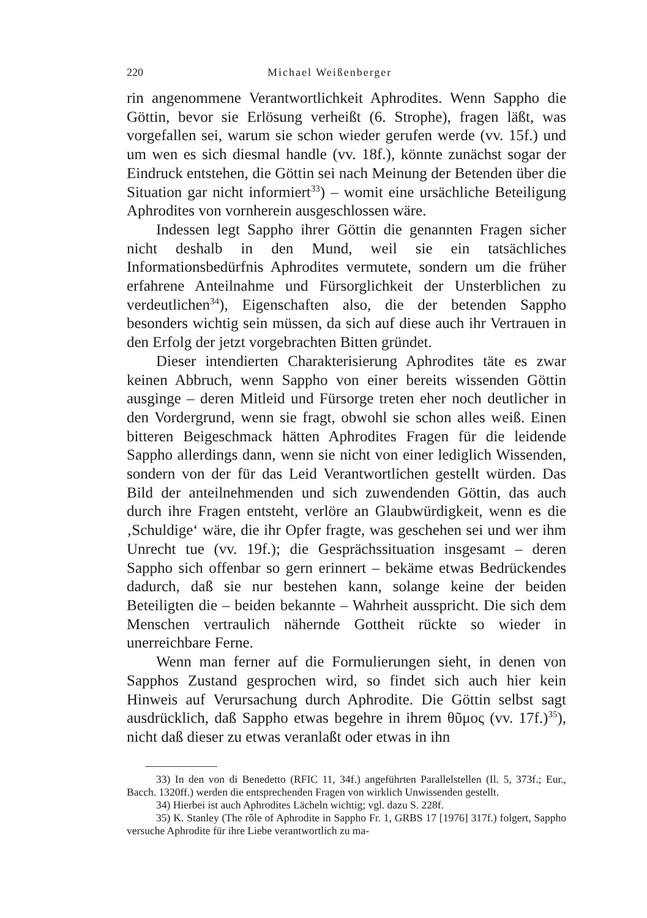220 Michael Weißenberger
rin angenommene Verantwortlichkeit Aphrodites. Wenn Sappho die Göttin, bevor sie Erlösung verheißt (6. Strophe), fragen läßt, was vorgefallen sei, warum sie schon wieder gerufen werde (vv. 15f.) und um wen es sich diesmal handle (vv. 18f.), könnte zunächst sogar der Eindruck entstehen, die Göttin sei nach Meinung der Betenden über die Situation gar nicht informiert<sup>33</sup>) – womit eine ursächliche Beteiligung Aphrodites von vornherein ausgeschlossen wäre.
Indessen legt Sappho ihrer Göttin die genannten Fragen sicher nicht deshalb in den Mund, weil sie ein tatsächliches Informationsbedürfnis Aphrodites vermutete, sondern um die früher erfahrene Anteilnahme und Fürsorglichkeit der Unsterblichen zu verdeutlichen<sup>34</sup>), Eigenschaften also, die der betenden Sappho besonders wichtig sein müssen, da sich auf diese auch ihr Vertrauen in den Erfolg der jetzt vorgebrachten Bitten gründet.
Dieser intendierten Charakterisierung Aphrodites täte es zwar keinen Abbruch, wenn Sappho von einer bereits wissenden Göttin ausginge – deren Mitleid und Fürsorge treten eher noch deutlicher in den Vordergrund, wenn sie fragt, obwohl sie schon alles weiß. Einen bitteren Beigeschmack hätten Aphrodites Fragen für die leidende Sappho allerdings dann, wenn sie nicht von einer lediglich Wissenden, sondern von der für das Leid Verantwortlichen gestellt würden. Das Bild der anteilnehmenden und sich zuwendenden Göttin, das auch durch ihre Fragen entsteht, verlöre an Glaubwürdigkeit, wenn es die ‚Schuldige‘ wäre, die ihr Opfer fragte, was geschehen sei und wer ihm Unrecht tue (vv. 19f.); die Gesprächssituation insgesamt – deren Sappho sich offenbar so gern erinnert – bekäme etwas Bedrückendes dadurch, daß sie nur bestehen kann, solange keine der beiden Beteiligten die – beiden bekannte – Wahrheit ausspricht. Die sich dem Menschen vertraulich nähernde Gottheit rückte so wieder in unerreichbare Ferne.
Wenn man ferner auf die Formulierungen sieht, in denen von Sapphos Zustand gesprochen wird, so findet sich auch hier kein Hinweis auf Verursachung durch Aphrodite. Die Göttin selbst sagt ausdrücklich, daß Sappho etwas begehre in ihrem θῦμος (vv. 17f.)<sup>35</sup>), nicht daß dieser zu etwas veranlaßt oder etwas in ihn
33) In den von di Benedetto (RFIC 11, 34f.) angeführten Parallelstellen (Il. 5, 373f.; Eur., Bacch. 1320ff.) werden die entsprechenden Fragen von wirklich Unwissenden gestellt.
34) Hierbei ist auch Aphrodites Lächeln wichtig; vgl. dazu S. 228f.
35) K. Stanley (The rôle of Aphrodite in Sappho Fr. 1, GRBS 17 [1976] 317f.) folgert, Sappho versuche Aphrodite für ihre Liebe verantwortlich zu ma-